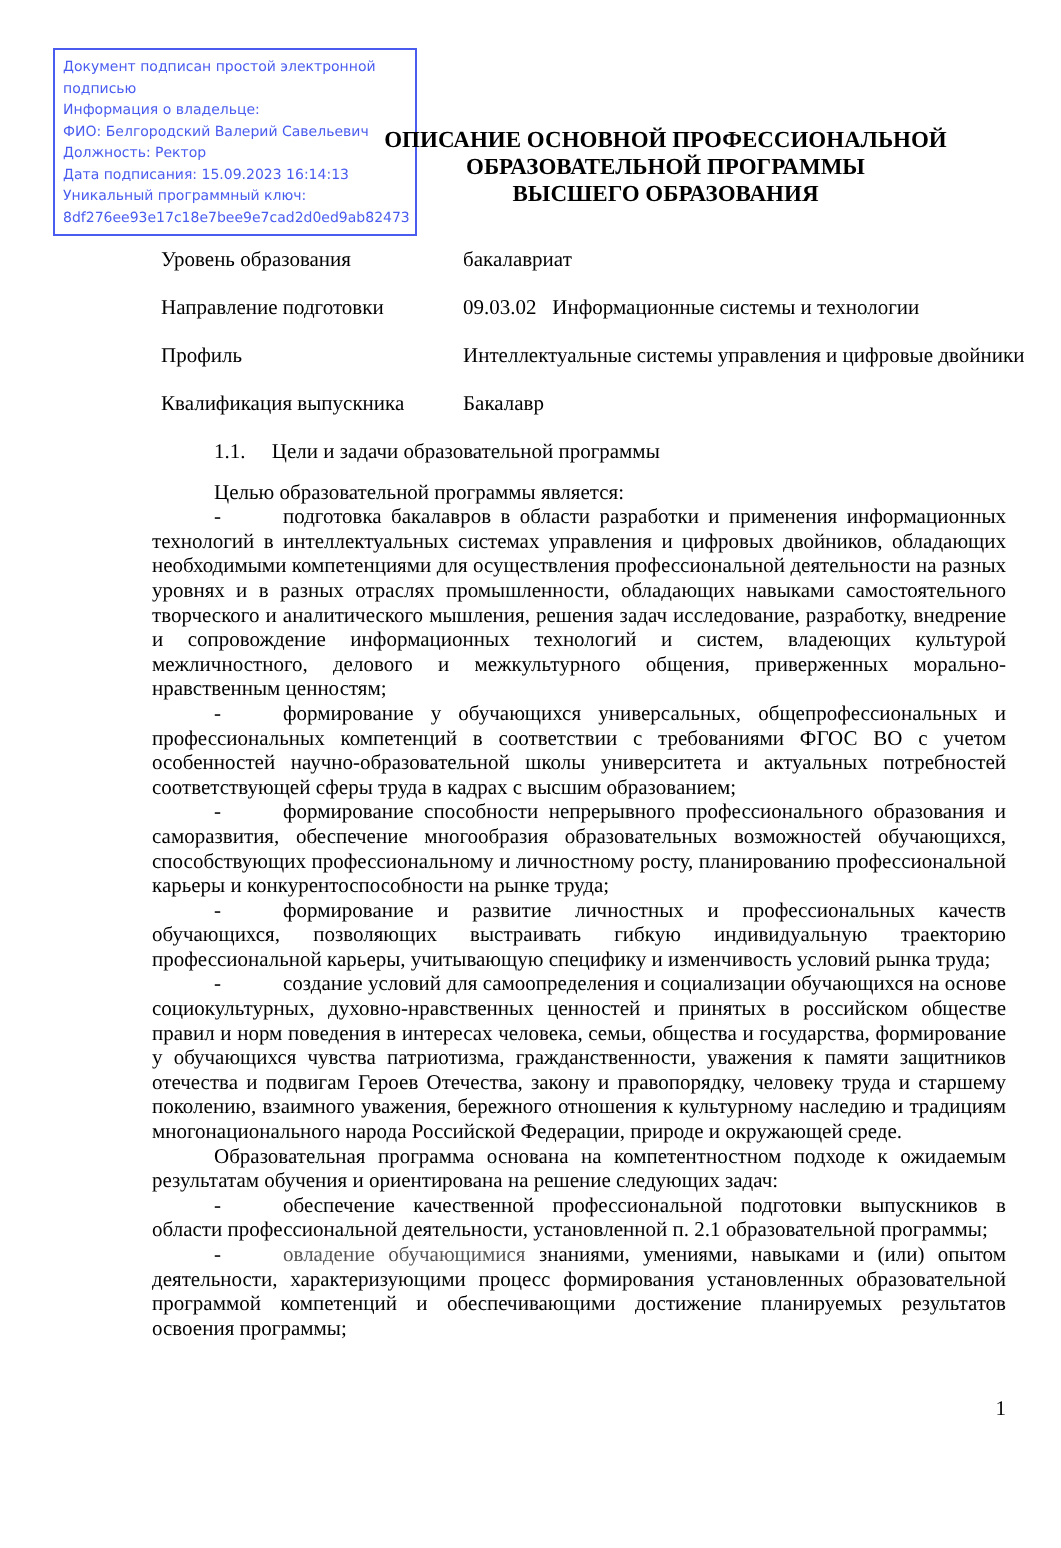Документ подписан простой электронной подписью
Информация о владельце:
ФИО: Белгородский Валерий Савельевич
Должность: Ректор
Дата подписания: 15.09.2023 16:14:13
Уникальный программный ключ:
8df276ee93e17c18e7bee9e7cad2d0ed9ab82473
ОПИСАНИЕ ОСНОВНОЙ ПРОФЕССИОНАЛЬНОЙ
ОБРАЗОВАТЕЛЬНОЙ ПРОГРАММЫ
ВЫСШЕГО ОБРАЗОВАНИЯ
| Уровень образования | бакалавриат |
| Направление подготовки | 09.03.02 Информационные системы и технологии |
| Профиль | Интеллектуальные системы управления и цифровые двойники |
| Квалификация выпускника | Бакалавр |
1.1. Цели и задачи образовательной программы
Целью образовательной программы является:
- подготовка бакалавров в области разработки и применения информационных технологий в интеллектуальных системах управления и цифровых двойников, обладающих необходимыми компетенциями для осуществления профессиональной деятельности на разных уровнях и в разных отраслях промышленности, обладающих навыками самостоятельного творческого и аналитического мышления, решения задач исследование, разработку, внедрение и сопровождение информационных технологий и систем, владеющих культурой межличностного, делового и межкультурного общения, приверженных морально-нравственным ценностям;
- формирование у обучающихся универсальных, общепрофессиональных и профессиональных компетенций в соответствии с требованиями ФГОС ВО с учетом особенностей научно-образовательной школы университета и актуальных потребностей соответствующей сферы труда в кадрах с высшим образованием;
- формирование способности непрерывного профессионального образования и саморазвития, обеспечение многообразия образовательных возможностей обучающихся, способствующих профессиональному и личностному росту, планированию профессиональной карьеры и конкурентоспособности на рынке труда;
- формирование и развитие личностных и профессиональных качеств обучающихся, позволяющих выстраивать гибкую индивидуальную траекторию профессиональной карьеры, учитывающую специфику и изменчивость условий рынка труда;
- создание условий для самоопределения и социализации обучающихся на основе социокультурных, духовно-нравственных ценностей и принятых в российском обществе правил и норм поведения в интересах человека, семьи, общества и государства, формирование у обучающихся чувства патриотизма, гражданственности, уважения к памяти защитников отечества и подвигам Героев Отечества, закону и правопорядку, человеку труда и старшему поколению, взаимного уважения, бережного отношения к культурному наследию и традициям многонационального народа Российской Федерации, природе и окружающей среде.
Образовательная программа основана на компетентностном подходе к ожидаемым результатам обучения и ориентирована на решение следующих задач:
- обеспечение качественной профессиональной подготовки выпускников в области профессиональной деятельности, установленной п. 2.1 образовательной программы;
- овладение обучающимися знаниями, умениями, навыками и (или) опытом деятельности, характеризующими процесс формирования установленных образовательной программой компетенций и обеспечивающими достижение планируемых результатов освоения программы;
1